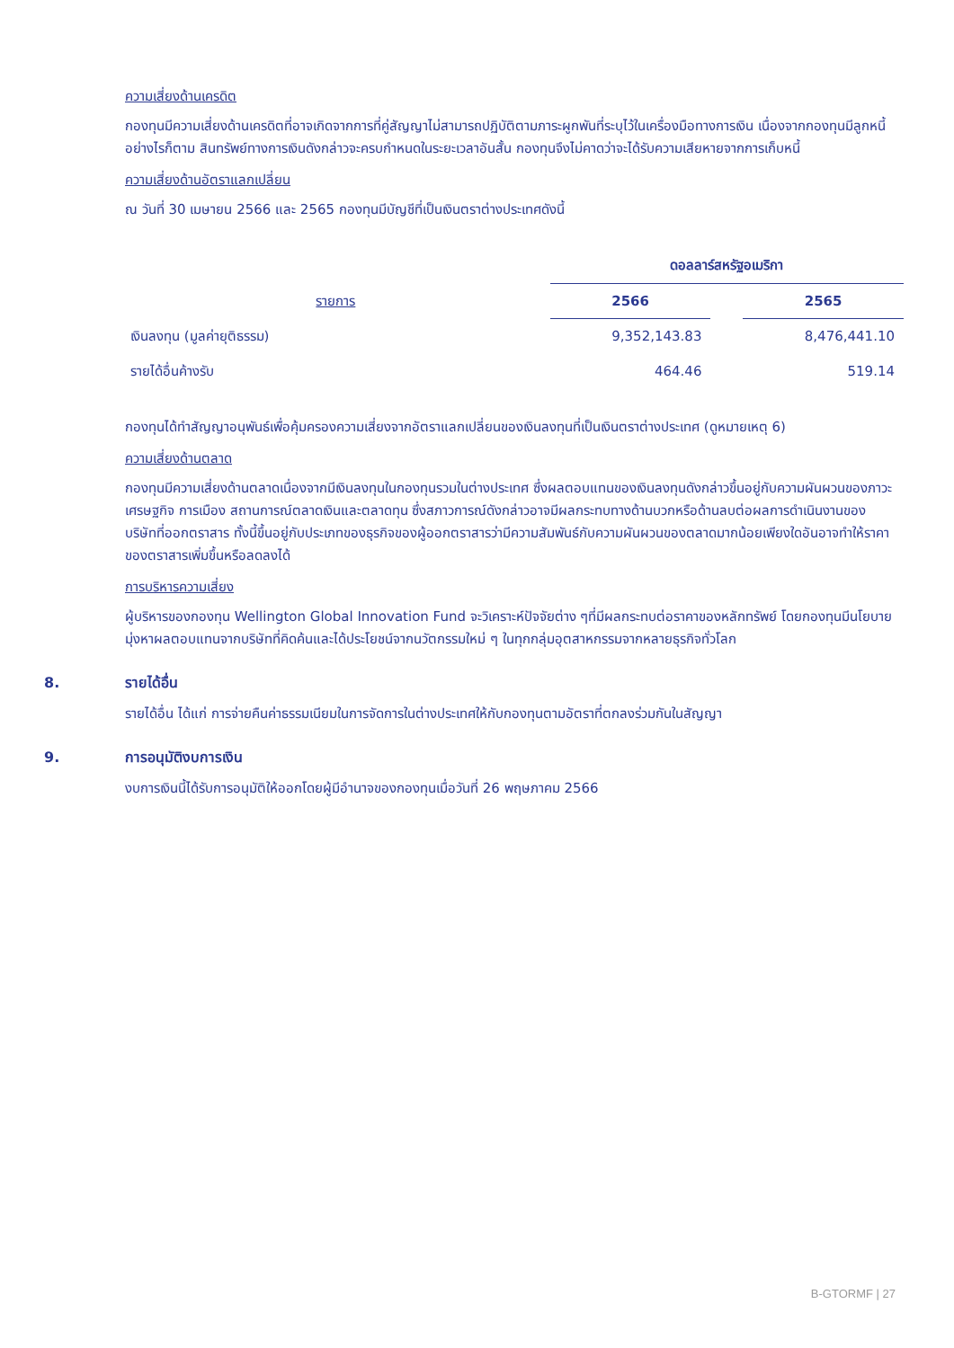ความเสี่ยงด้านเครดิต
กองทุนมีความเสี่ยงด้านเครดิตที่อาจเกิดจากการที่คู่สัญญาไม่สามารถปฏิบัติตามภาระผูกพันที่ระบุไว้ในเครื่องมือทางการเงิน เนื่องจากกองทุนมีลูกหนี้ อย่างไรก็ตาม สินทรัพย์ทางการเงินดังกล่าวจะครบกำหนดในระยะเวลาอันสั้น กองทุนจึงไม่คาดว่าจะได้รับความเสียหายจากการเก็บหนี้
ความเสี่ยงด้านอัตราแลกเปลี่ยน
ณ วันที่ 30 เมษายน 2566 และ 2565 กองทุนมีบัญชีที่เป็นเงินตราต่างประเทศดังนี้
| | ดอลลาร์สหรัฐอเมริกา | | |
| รายการ | 2566 | | 2565 |
| เงินลงทุน (มูลค่ายุติธรรม) | 9,352,143.83 | | 8,476,441.10 |
| รายได้อื่นค้างรับ | 464.46 | | 519.14 |
กองทุนได้ทำสัญญาอนุพันธ์เพื่อคุ้มครองความเสี่ยงจากอัตราแลกเปลี่ยนของเงินลงทุนที่เป็นเงินตราต่างประเทศ (ดูหมายเหตุ 6)
ความเสี่ยงด้านตลาด
กองทุนมีความเสี่ยงด้านตลาดเนื่องจากมีเงินลงทุนในกองทุนรวมในต่างประเทศ ซึ่งผลตอบแทนของเงินลงทุนดังกล่าวขึ้นอยู่กับความผันผวนของภาวะเศรษฐกิจ การเมือง สถานการณ์ตลาดเงินและตลาดทุน ซึ่งสภาวการณ์ดังกล่าวอาจมีผลกระทบทางด้านบวกหรือด้านลบต่อผลการดำเนินงานของบริษัทที่ออกตราสาร ทั้งนี้ขึ้นอยู่กับประเภทของธุรกิจของผู้ออกตราสารว่ามีความสัมพันธ์กับความผันผวนของตลาดมากน้อยเพียงใดอันอาจทำให้ราคาของตราสารเพิ่มขึ้นหรือลดลงได้
การบริหารความเสี่ยง
ผู้บริหารของกองทุน Wellington Global Innovation Fund จะวิเคราะห์ปัจจัยต่าง ๆที่มีผลกระทบต่อราคาของหลักทรัพย์ โดยกองทุนมีนโยบายมุ่งหาผลตอบแทนจากบริษัทที่คิดค้นและได้ประโยชน์จากนวัตกรรมใหม่ ๆ ในทุกกลุ่มอุตสาหกรรมจากหลายธุรกิจทั่วโลก
8. รายได้อื่น
รายได้อื่น ได้แก่ การจ่ายคืนค่าธรรมเนียมในการจัดการในต่างประเทศให้กับกองทุนตามอัตราที่ตกลงร่วมกันในสัญญา
9. การอนุมัติงบการเงิน
งบการเงินนี้ได้รับการอนุมัติให้ออกโดยผู้มีอำนาจของกองทุนเมื่อวันที่ 26 พฤษภาคม 2566
B-GTORMF | 27